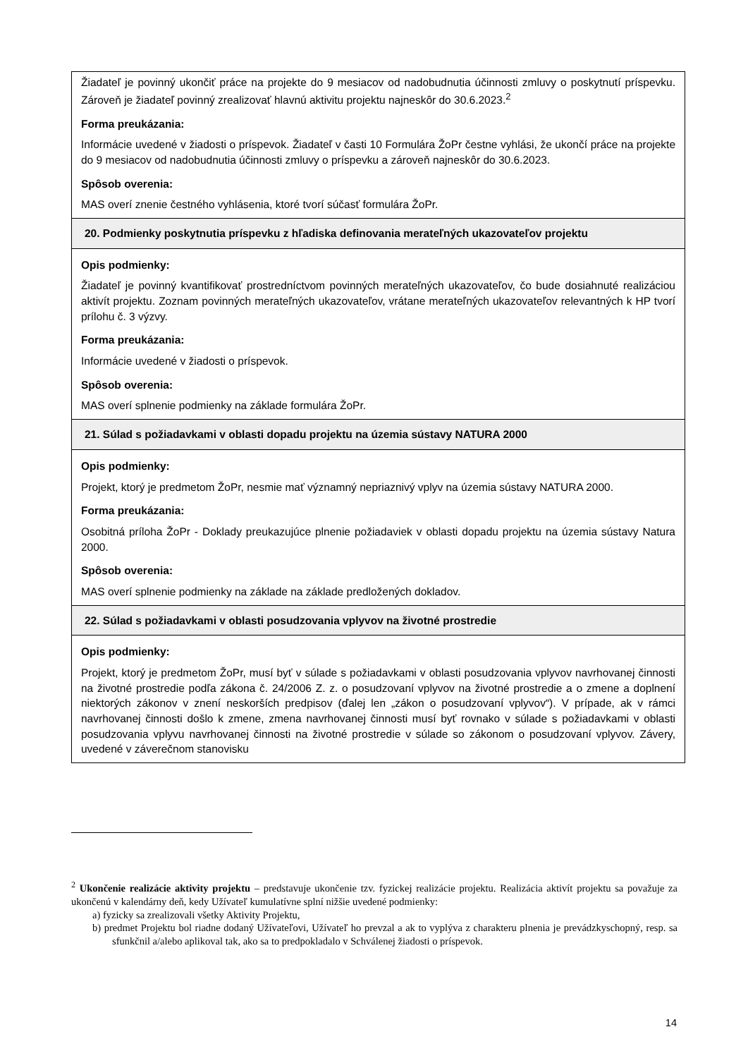| Žiadateľ je povinný ukončiť práce na projekte do 9 mesiacov od nadobudnutia účinnosti zmluvy o poskytnutí príspevku. Zároveň je žiadateľ povinný zrealizovať hlavnú aktivitu projektu najneskôr do 30.6.2023.<sup>2</sup> Forma preukázania: Informácie uvedené v žiadosti o príspevok. Žiadateľ v časti 10 Formulára ŽoPr čestne vyhlási, že ukončí práce na projekte do 9 mesiacov od nadobudnutia účinnosti zmluvy o príspevku a zároveň najneskôr do 30.6.2023. Spôsob overenia: MAS overí znenie čestného vyhlásenia, ktoré tvorí súčasť formulára ŽoPr. |
| 20. Podmienky poskytnutia príspevku z hľadiska definovania merateľných ukazovateľov projektu |
| Opis podmienky: Žiadateľ je povinný kvantifikovať prostredníctvom povinných merateľných ukazovateľov, čo bude dosiahnuté realizáciou aktivít projektu. Zoznam povinných merateľných ukazovateľov, vrátane merateľných ukazovateľov relevantných k HP tvorí prílohu č. 3 výzvy. Forma preukázania: Informácie uvedené v žiadosti o príspevok. Spôsob overenia: MAS overí splnenie podmienky na základe formulára ŽoPr. |
| 21. Súlad s požiadavkami v oblasti dopadu projektu na územia sústavy NATURA 2000 |
| Opis podmienky: Projekt, ktorý je predmetom ŽoPr, nesmie mať významný nepriaznivý vplyv na územia sústavy NATURA 2000. Forma preukázania: Osobitná príloha ŽoPr - Doklady preukazujúce plnenie požiadaviek v oblasti dopadu projektu na územia sústavy Natura 2000. Spôsob overenia: MAS overí splnenie podmienky na základe na základe predložených dokladov. |
| 22. Súlad s požiadavkami v oblasti posudzovania vplyvov na životné prostredie |
| Opis podmienky: Projekt, ktorý je predmetom ŽoPr, musí byť v súlade s požiadavkami v oblasti posudzovania vplyvov navrhovanej činnosti na životné prostredie podľa zákona č. 24/2006 Z. z. o posudzovaní vplyvov na životné prostredie a o zmene a doplnení niektorých zákonov v znení neskorších predpisov (ďalej len „zákon o posudzovaní vplyvov“). V prípade, ak v rámci navrhovanej činnosti došlo k zmene, zmena navrhovanej činnosti musí byť rovnako v súlade s požiadavkami v oblasti posudzovania vplyvu navrhovanej činnosti na životné prostredie v súlade so zákonom o posudzovaní vplyvov. Závery, uvedené v záverečnom stanovisku |
<sup>2</sup> Ukončenie realizácie aktivity projektu – predstavuje ukončenie tzv. fyzickej realizácie projektu. Realizácia aktivít projektu sa považuje za ukončenú v kalendárny deň, kedy Užívateľ kumulatívne splní nižšie uvedené podmienky:
a) fyzicky sa zrealizovali všetky Aktivity Projektu,
b) predmet Projektu bol riadne dodaný Užívateľovi, Užívateľ ho prevzal a ak to vyplýva z charakteru plnenia je prevádzkyschopný, resp. sa sfunkčnil a/alebo aplikoval tak, ako sa to predpokladalo v Schválenej žiadosti o príspevok.
14